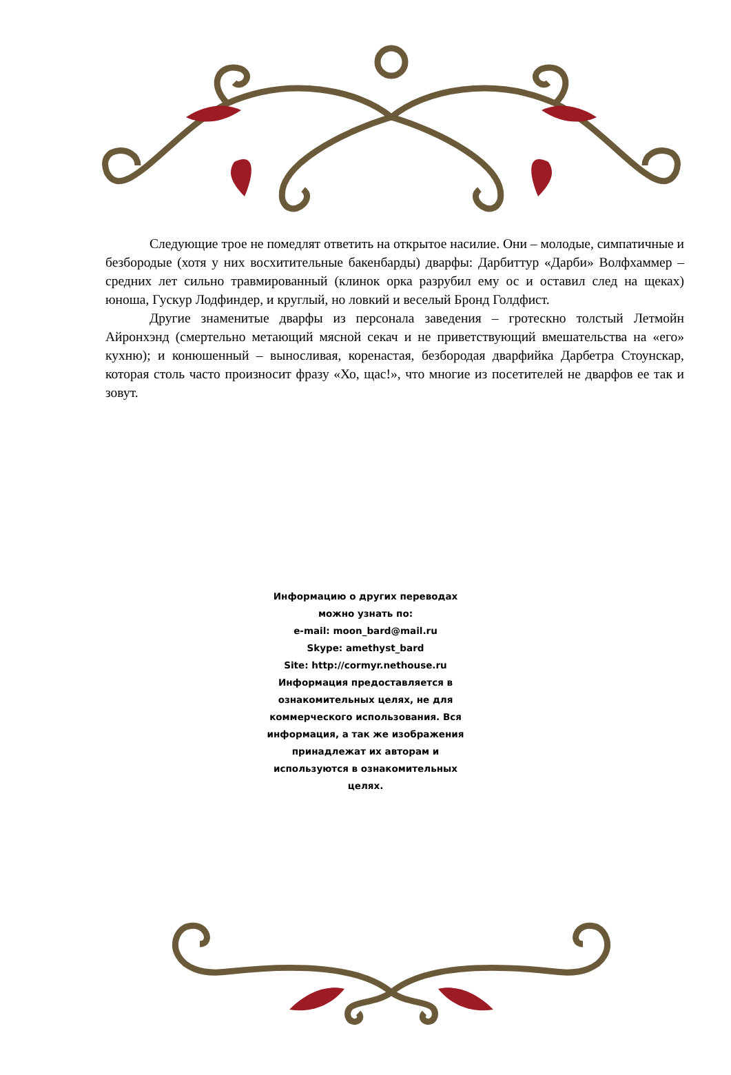Следующие трое не помедлят ответить на открытое насилие. Они – молодые, симпатичные и безбородые (хотя у них восхитительные бакенбарды) дварфы: Дарбиттур «Дарби» Волфхаммер – средних лет сильно травмированный (клинок орка разрубил ему ос и оставил след на щеках) юноша, Гускур Лодфиндер, и круглый, но ловкий и веселый Бронд Голдфист.
Другие знаменитые дварфы из персонала заведения – гротескно толстый Летмойн Айронхэнд (смертельно метающий мясной секач и не приветствующий вмешательства на «его» кухню); и конюшенный – выносливая, коренастая, безбородая дварфийка Дарбетра Стоунскар, которая столь часто произносит фразу «Хо, щас!», что многие из посетителей не дварфов ее так и зовут.
Информацию о других переводах
можно узнать по:
e-mail: moon_bard@mail.ru
Skype: amethyst_bard
Site: http://cormyr.nethouse.ru
Информация предоставляется в ознакомительных целях, не для коммерческого использования. Вся информация, а так же изображения принадлежат их авторам и используются в ознакомительных целях.